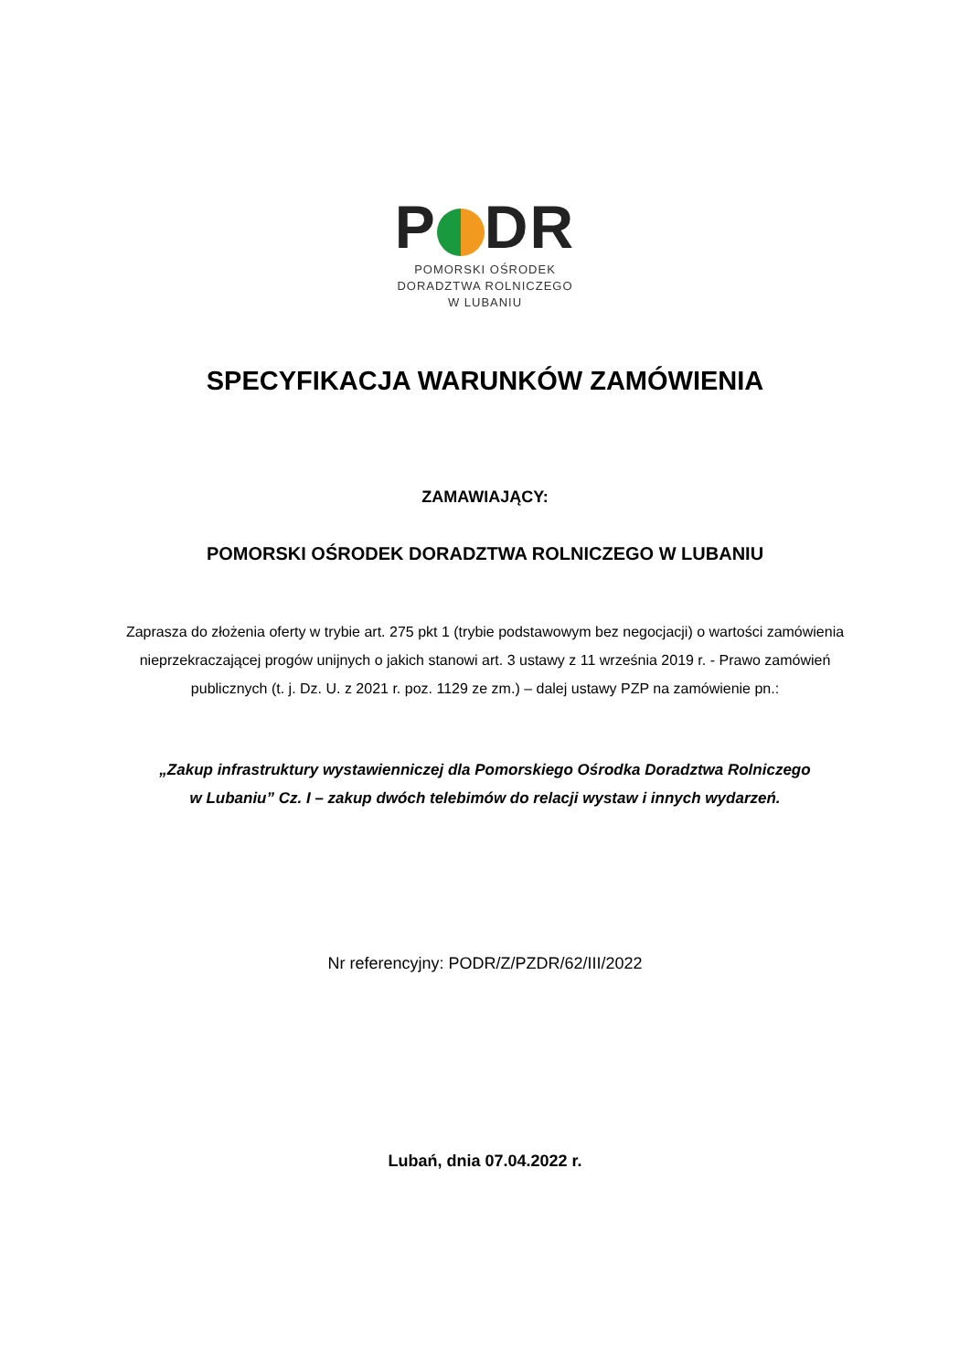P DR
POMORSKI OŚRODEK
DORADZTWA ROLNICZEGO
W LUBANIU
SPECYFIKACJA WARUNKÓW ZAMÓWIENIA
ZAMAWIAJĄCY:
POMORSKI OŚRODEK DORADZTWA ROLNICZEGO W LUBANIU
Zaprasza do złożenia oferty w trybie art. 275 pkt 1 (trybie podstawowym bez negocjacji) o wartości zamówienia nieprzekraczającej progów unijnych o jakich stanowi art. 3 ustawy z 11 września 2019 r. - Prawo zamówień publicznych (t. j. Dz. U. z 2021 r. poz. 1129 ze zm.) – dalej ustawy PZP na zamówienie pn.:
„Zakup infrastruktury wystawienniczej dla Pomorskiego Ośrodka Doradztwa Rolniczego
w Lubaniu” Cz. I – zakup dwóch telebimów do relacji wystaw i innych wydarzeń.
Nr referencyjny: PODR/Z/PZDR/62/III/2022
Lubań, dnia 07.04.2022 r.